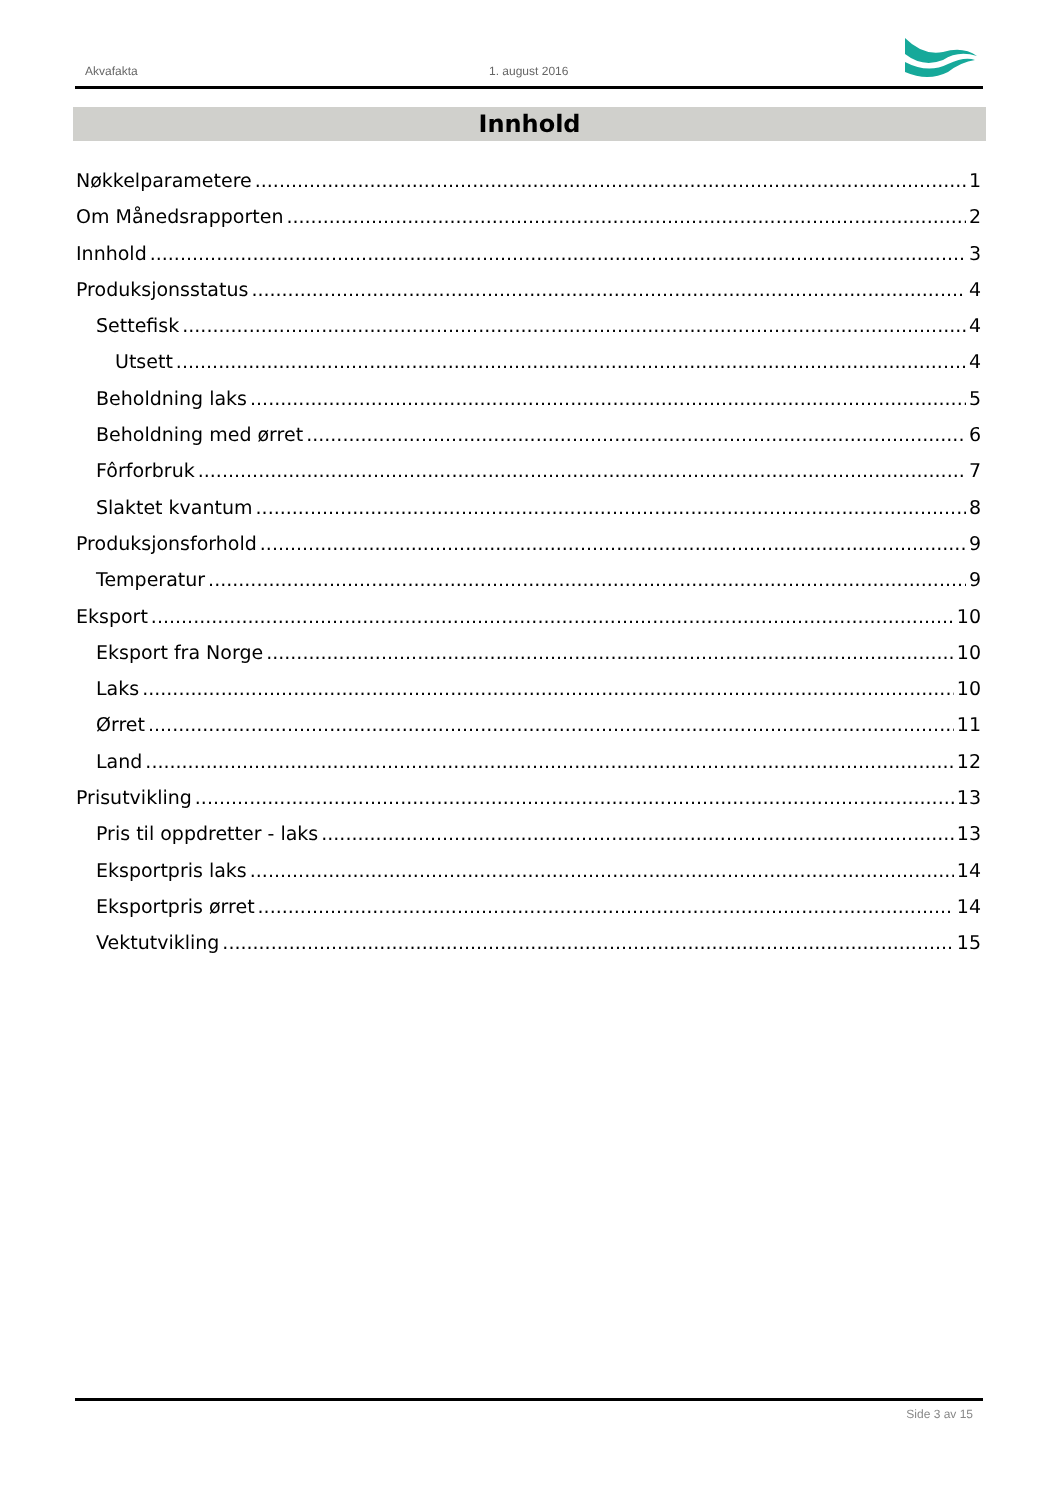Akvafakta 1. august 2016
Innhold
Nøkkelparametere 1
Om Månedsrapporten 2
Innhold 3
Produksjonsstatus 4
Settefisk 4
Utsett 4
Beholdning laks 5
Beholdning med ørret 6
Fôrforbruk 7
Slaktet kvantum 8
Produksjonsforhold 9
Temperatur 9
Eksport 10
Eksport fra Norge 10
Laks 10
Ørret 11
Land 12
Prisutvikling 13
Pris til oppdretter - laks 13
Eksportpris laks 14
Eksportpris ørret 14
Vektutvikling 15
Side 3 av 15